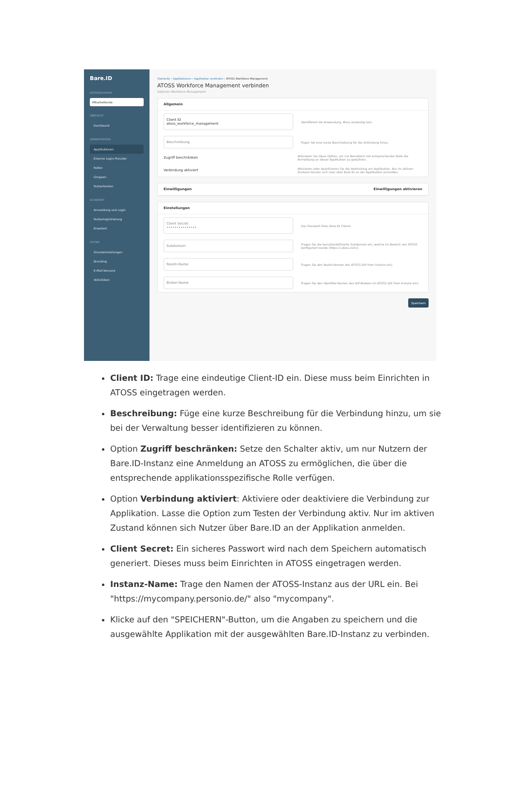Bare.ID
INSTANZAUSWAHL
Mitarbeitende
ÜBERSICHT
Dashboard
ADMINISTRATION
Applikationen
Externe Login-Provider
Rollen
Gruppen
Nutzerkonten
SICHERHEIT
Anmeldung und Login
Nutzerregistrierung
Erweitert
SYSTEM
Grundeinstellungen
Branding
E-Mail-Versand
Aktivitäten
Startseite › Applikationen › Applikation verbinden › ATOSS Workforce Management
ATOSS Workforce Management verbinden
Digitales Workforce Management
Allgemein
Client ID
atoss_workforce_management
Identifiziert die Anwendung. Muss eindeutig sein.
Beschreibung
Fügen Sie eine kurze Beschreibung für die Anbindung hinzu.
Zugriff beschränken
Aktivieren Sie diese Option, um nur Benutzern mit entsprechender Rolle die Anmeldung an dieser Applikation zu gewähren.
Verbindung aktiviert
Aktivieren oder deaktivieren Sie die Verbindung zur Applikation. Nur im aktiven Zustand können sich User über Bare.ID an der Applikation anmelden.
Einwilligungen Einwilligungen aktivieren
Einstellungen
Client Secret
•••••••••••••••
Das Passwort Ihres Bare.ID Clients
Subdomain
Tragen Sie die benutzerdefinierte Subdomain ein, welche im Bereich von ATOSS konfiguriert wurde (https://.atoss.com/).
Realm-Name
Tragen Sie den Realm-Namen des ATOSS IDP ihrer Instanz ein).
Broker-Name
Tragen Sie den Identifier-Namen des IDP-Brokers im ATOSS IDP ihrer Instanz ein).
Speichern
Client ID: Trage eine eindeutige Client-ID ein. Diese muss beim Einrichten in ATOSS eingetragen werden.
Beschreibung: Füge eine kurze Beschreibung für die Verbindung hinzu, um sie bei der Verwaltung besser identifizieren zu können.
Option Zugriff beschränken: Setze den Schalter aktiv, um nur Nutzern der Bare.ID-Instanz eine Anmeldung an ATOSS zu ermöglichen, die über die entsprechende applikationsspezifische Rolle verfügen.
Option Verbindung aktiviert: Aktiviere oder deaktiviere die Verbindung zur Applikation. Lasse die Option zum Testen der Verbindung aktiv. Nur im aktiven Zustand können sich Nutzer über Bare.ID an der Applikation anmelden.
Client Secret: Ein sicheres Passwort wird nach dem Speichern automatisch generiert. Dieses muss beim Einrichten in ATOSS eingetragen werden.
Instanz-Name: Trage den Namen der ATOSS-Instanz aus der URL ein. Bei "https://mycompany.personio.de/" also "mycompany".
Klicke auf den "SPEICHERN"-Button, um die Angaben zu speichern und die ausgewählte Applikation mit der ausgewählten Bare.ID-Instanz zu verbinden.